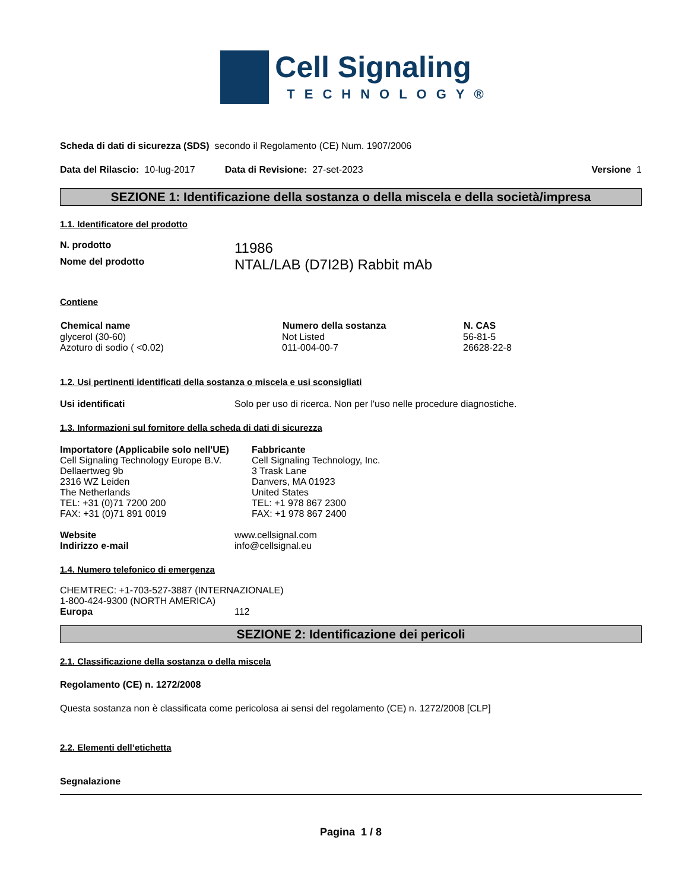Cell Signaling
TECHNOLOGY®
Scheda di dati di sicurezza (SDS) secondo il Regolamento (CE) Num. 1907/2006
Data del Rilascio: 10-lug-2017 Data di Revisione: 27-set-2023 Versione 1
SEZIONE 1: Identificazione della sostanza o della miscela e della società/impresa
1.1. Identificatore del prodotto
N. prodotto 11986
Nome del prodotto NTAL/LAB (D7I2B) Rabbit mAb
Contiene
| Chemical name | Numero della sostanza | N. CAS |
| --- | --- | --- |
| glycerol (30-60) | Not Listed | 56-81-5 |
| Azoturo di sodio ( <0.02) | 011-004-00-7 | 26628-22-8 |
1.2. Usi pertinenti identificati della sostanza o miscela e usi sconsigliati
Usi identificati Solo per uso di ricerca. Non per l'uso nelle procedure diagnostiche.
1.3. Informazioni sul fornitore della scheda di dati di sicurezza
Importatore (Applicabile solo nell'UE)
Cell Signaling Technology Europe B.V.
Dellaertweg 9b
2316 WZ Leiden
The Netherlands
TEL: +31 (0)71 7200 200
FAX: +31 (0)71 891 0019
Fabbricante
Cell Signaling Technology, Inc.
3 Trask Lane
Danvers, MA 01923
United States
TEL: +1 978 867 2300
FAX: +1 978 867 2400
Website www.cellsignal.com
Indirizzo e-mail info@cellsignal.eu
1.4. Numero telefonico di emergenza
CHEMTREC: +1-703-527-3887 (INTERNAZIONALE)
1-800-424-9300 (NORTH AMERICA)
Europa 112
SEZIONE 2: Identificazione dei pericoli
2.1. Classificazione della sostanza o della miscela
Regolamento (CE) n. 1272/2008
Questa sostanza non è classificata come pericolosa ai sensi del regolamento (CE) n. 1272/2008 [CLP]
2.2. Elementi dell’etichetta
Segnalazione
Pagina 1 / 8